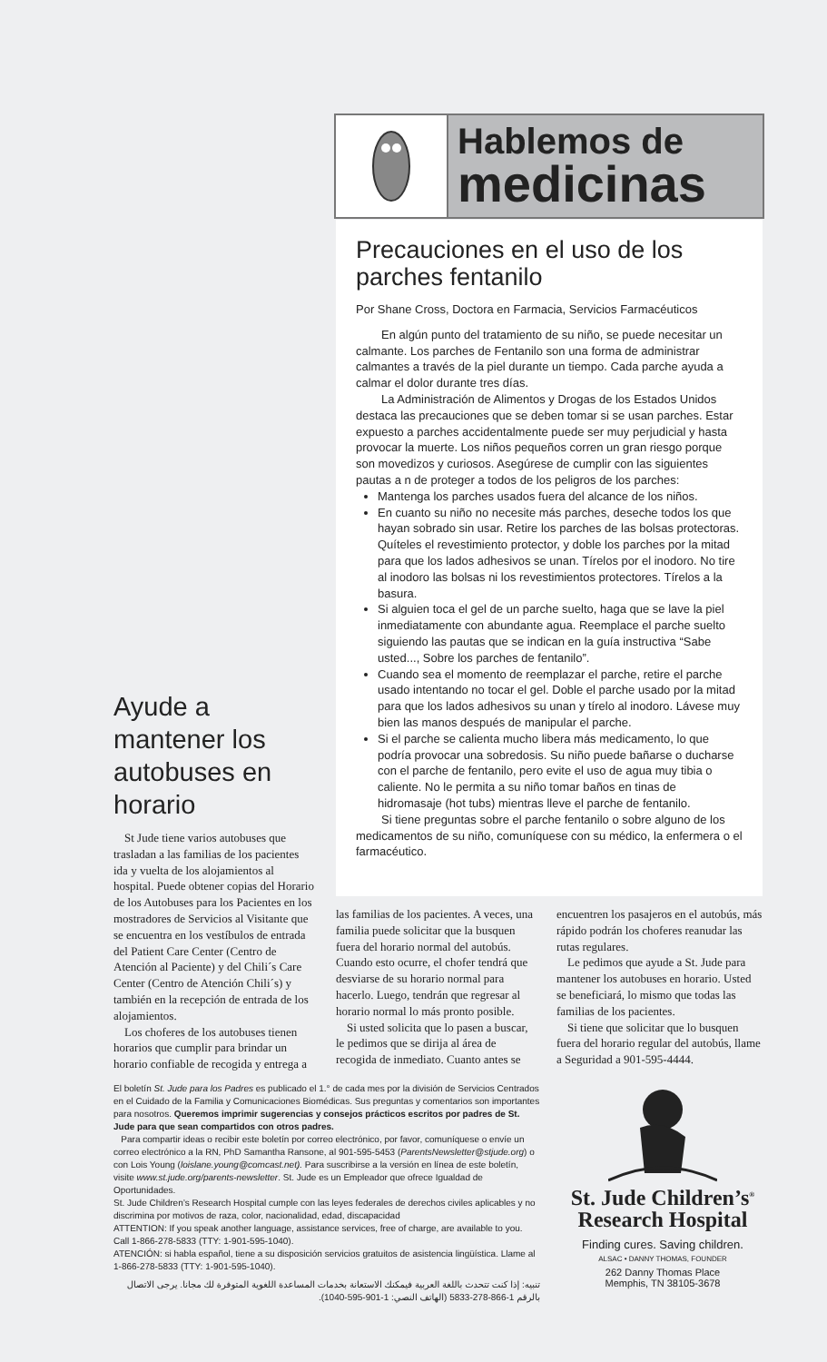Hablemos de
medicinas
Precauciones en el uso de los parches fentanilo
Por Shane Cross, Doctora en Farmacia, Servicios Farmacéuticos
En algún punto del tratamiento de su niño, se puede necesitar un calmante. Los parches de Fentanilo son una forma de administrar calmantes a través de la piel durante un tiempo. Cada parche ayuda a calmar el dolor durante tres días.
La Administración de Alimentos y Drogas de los Estados Unidos destaca las precauciones que se deben tomar si se usan parches. Estar expuesto a parches accidentalmente puede ser muy perjudicial y hasta provocar la muerte. Los niños pequeños corren un gran riesgo porque son movedizos y curiosos. Asegúrese de cumplir con las siguientes pautas a n de proteger a todos de los peligros de los parches:
Mantenga los parches usados fuera del alcance de los niños.
En cuanto su niño no necesite más parches, deseche todos los que hayan sobrado sin usar. Retire los parches de las bolsas protectoras. Quíteles el revestimiento protector, y doble los parches por la mitad para que los lados adhesivos se unan. Tírelos por el inodoro. No tire al inodoro las bolsas ni los revestimientos protectores. Tírelos a la basura.
Si alguien toca el gel de un parche suelto, haga que se lave la piel inmediatamente con abundante agua. Reemplace el parche suelto siguiendo las pautas que se indican en la guía instructiva “Sabe usted..., Sobre los parches de fentanilo”.
Cuando sea el momento de reemplazar el parche, retire el parche usado intentando no tocar el gel. Doble el parche usado por la mitad para que los lados adhesivos su unan y tírelo al inodoro. Lávese muy bien las manos después de manipular el parche.
Si el parche se calienta mucho libera más medicamento, lo que podría provocar una sobredosis. Su niño puede bañarse o ducharse con el parche de fentanilo, pero evite el uso de agua muy tibia o caliente. No le permita a su niño tomar baños en tinas de hidromasaje (hot tubs) mientras lleve el parche de fentanilo.
Si tiene preguntas sobre el parche fentanilo o sobre alguno de los medicamentos de su niño, comuníquese con su médico, la enfermera o el farmacéutico.
Ayude a mantener los autobuses en horario
St Jude tiene varios autobuses que trasladan a las familias de los pacientes ida y vuelta de los alojamientos al hospital. Puede obtener copias del Horario de los Autobuses para los Pacientes en los mostradores de Servicios al Visitante que se encuentra en los vestíbulos de entrada del Patient Care Center (Centro de Atención al Paciente) y del Chili´s Care Center (Centro de Atención Chili´s) y también en la recepción de entrada de los alojamientos.
Los choferes de los autobuses tienen horarios que cumplir para brindar un horario confiable de recogida y entrega a
las familias de los pacientes. A veces, una familia puede solicitar que la busquen fuera del horario normal del autobús. Cuando esto ocurre, el chofer tendrá que desviarse de su horario normal para hacerlo. Luego, tendrán que regresar al horario normal lo más pronto posible.
Si usted solicita que lo pasen a buscar, le pedimos que se dirija al área de recogida de inmediato. Cuanto antes se
encuentren los pasajeros en el autobús, más rápido podrán los choferes reanudar las rutas regulares.
Le pedimos que ayude a St. Jude para mantener los autobuses en horario. Usted se beneficiará, lo mismo que todas las familias de los pacientes.
Si tiene que solicitar que lo busquen fuera del horario regular del autobús, llame a Seguridad a 901-595-4444.
El boletín St. Jude para los Padres es publicado el 1.° de cada mes por la división de Servicios Centrados en el Cuidado de la Familia y Comunicaciones Biomédicas. Sus preguntas y comentarios son importantes para nosotros. Queremos imprimir sugerencias y consejos prácticos escritos por padres de St. Jude para que sean compartidos con otros padres.
Para compartir ideas o recibir este boletín por correo electrónico, por favor, comuníquese o envíe un correo electrónico a la RN, PhD Samantha Ransone, al 901-595-5453 (ParentsNewsletter@stjude.org) o con Lois Young (loislane.young@comcast.net). Para suscribirse a la versión en línea de este boletín, visite www.st.jude.org/parents-newsletter. St. Jude es un Empleador que ofrece Igualdad de Oportunidades.
St. Jude Children’s Research Hospital cumple con las leyes federales de derechos civiles aplicables y no discrimina por motivos de raza, color, nacionalidad, edad, discapacidad
ATTENTION: If you speak another language, assistance services, free of charge, are available to you. Call 1-866-278-5833 (TTY: 1-901-595-1040).
ATENCIÓN: si habla español, tiene a su disposición servicios gratuitos de asistencia lingüística. Llame al 1-866-278-5833 (TTY: 1-901-595-1040).
تنبيه: إذا كنت تتحدث باللغة العربية فيمكنك الاستعانة بخدمات المساعدة اللغوية المتوفرة لك مجانا. يرجى الاتصال بالرقم 1-866-278-5833 (الهاتف النصي: 1-901-595-1040).
St. Jude Children’s<sup>®</sup>
Research Hospital
Finding cures. Saving children.
ALSAC • DANNY THOMAS, FOUNDER
262 Danny Thomas Place
Memphis, TN 38105-3678